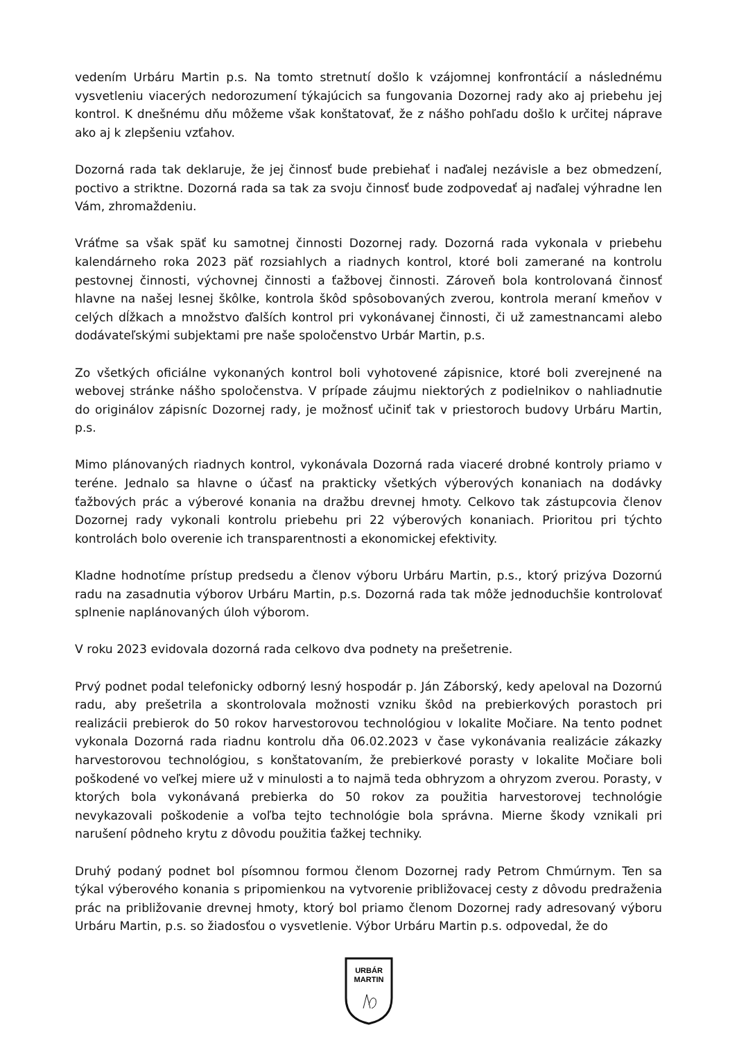vedením Urbáru Martin p.s. Na tomto stretnutí došlo k vzájomnej konfrontácií a následnému vysvetleniu viacerých nedorozumení týkajúcich sa fungovania Dozornej rady ako aj priebehu jej kontrol. K dnešnému dňu môžeme však konštatovať, že z nášho pohľadu došlo k určitej náprave ako aj k zlepšeniu vzťahov.
Dozorná rada tak deklaruje, že jej činnosť bude prebiehať i naďalej nezávisle a bez obmedzení, poctivo a striktne. Dozorná rada sa tak za svoju činnosť bude zodpovedať aj naďalej výhradne len Vám, zhromaždeniu.
Vráťme sa však späť ku samotnej činnosti Dozornej rady. Dozorná rada vykonala v priebehu kalendárneho roka 2023 päť rozsiahlych a riadnych kontrol, ktoré boli zamerané na kontrolu pestovnej činnosti, výchovnej činnosti a ťažbovej činnosti. Zároveň bola kontrolovaná činnosť hlavne na našej lesnej škôlke, kontrola škôd spôsobovaných zverou, kontrola meraní kmeňov v celých dĺžkach a množstvo ďalších kontrol pri vykonávanej činnosti, či už zamestnancami alebo dodávateľskými subjektami pre naše spoločenstvo Urbár Martin, p.s.
Zo všetkých oficiálne vykonaných kontrol boli vyhotovené zápisnice, ktoré boli zverejnené na webovej stránke nášho spoločenstva. V prípade záujmu niektorých z podielnikov o nahliadnutie do originálov zápisníc Dozornej rady, je možnosť učiniť tak v priestoroch budovy Urbáru Martin, p.s.
Mimo plánovaných riadnych kontrol, vykonávala Dozorná rada viaceré drobné kontroly priamo v teréne. Jednalo sa hlavne o účasť na prakticky všetkých výberových konaniach na dodávky ťažbových prác a výberové konania na dražbu drevnej hmoty. Celkovo tak zástupcovia členov Dozornej rady vykonali kontrolu priebehu pri 22 výberových konaniach. Prioritou pri týchto kontrolách bolo overenie ich transparentnosti a ekonomickej efektivity.
Kladne hodnotíme prístup predsedu a členov výboru Urbáru Martin, p.s., ktorý prizýva Dozornú radu na zasadnutia výborov Urbáru Martin, p.s. Dozorná rada tak môže jednoduchšie kontrolovať splnenie naplánovaných úloh výborom.
V roku 2023 evidovala dozorná rada celkovo dva podnety na prešetrenie.
Prvý podnet podal telefonicky odborný lesný hospodár p. Ján Záborský, kedy apeloval na Dozornú radu, aby prešetrila a skontrolovala možnosti vzniku škôd na prebierkových porastoch pri realizácii prebierok do 50 rokov harvestorovou technológiou v lokalite Močiare. Na tento podnet vykonala Dozorná rada riadnu kontrolu dňa 06.02.2023 v čase vykonávania realizácie zákazky harvestorovou technológiou, s konštatovaním, že prebierkové porasty v lokalite Močiare boli poškodené vo veľkej miere už v minulosti a to najmä teda obhryzom a ohryzom zverou. Porasty, v ktorých bola vykonávaná prebierka do 50 rokov za použitia harvestorovej technológie nevykazovali poškodenie a voľba tejto technológie bola správna. Mierne škody vznikali pri narušení pôdneho krytu z dôvodu použitia ťažkej techniky.
Druhý podaný podnet bol písomnou formou členom Dozornej rady Petrom Chmúrnym. Ten sa týkal výberového konania s pripomienkou na vytvorenie približovacej cesty z dôvodu predraženia prác na približovanie drevnej hmoty, ktorý bol priamo členom Dozornej rady adresovaný výboru Urbáru Martin, p.s. so žiadosťou o vysvetlenie. Výbor Urbáru Martin p.s. odpovedal, že do
URBÁR
MARTIN